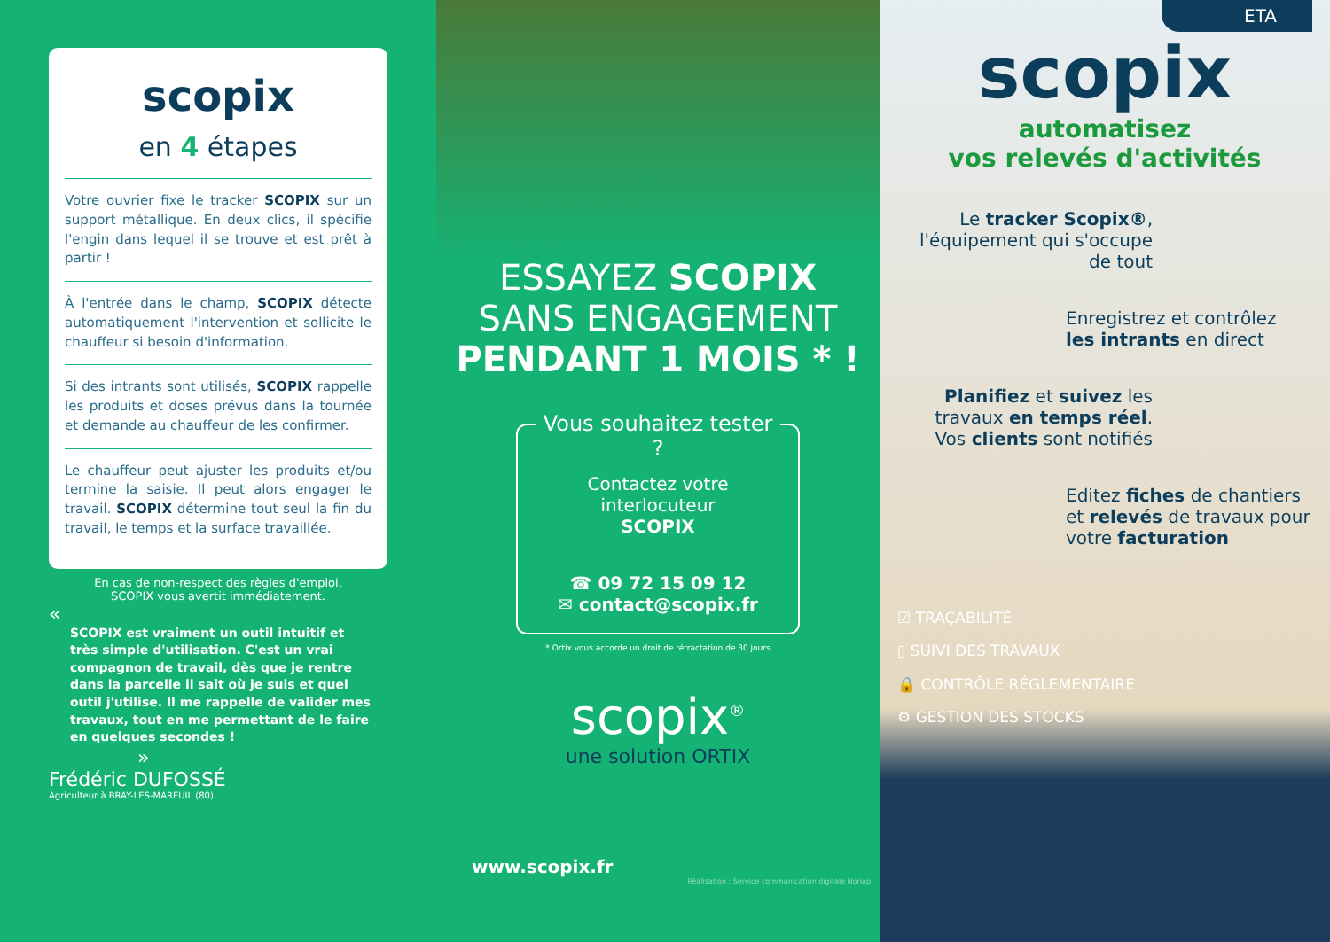scopix
en 4 étapes
Votre ouvrier fixe le tracker SCOPIX sur un support métallique. En deux clics, il spécifie l'engin dans lequel il se trouve et est prêt à partir !
À l'entrée dans le champ, SCOPIX détecte automatiquement l'intervention et sollicite le chauffeur si besoin d'information.
Si des intrants sont utilisés, SCOPIX rappelle les produits et doses prévus dans la tournée et demande au chauffeur de les confirmer.
Le chauffeur peut ajuster les produits et/ou termine la saisie. Il peut alors engager le travail. SCOPIX détermine tout seul la fin du travail, le temps et la surface travaillée.
En cas de non-respect des règles d'emploi,
SCOPIX vous avertit immédiatement.
«
SCOPIX est vraiment un outil intuitif et très simple d'utilisation. C'est un vrai compagnon de travail, dès que je rentre dans la parcelle il sait où je suis et quel outil j'utilise. Il me rappelle de valider mes travaux, tout en me permettant de le faire en quelques secondes !
»
Frédéric DUFOSSÉ
Agriculteur à BRAY-LES-MAREUIL (80)
ESSAYEZ SCOPIX
SANS ENGAGEMENT
PENDANT 1 MOIS * !
Vous souhaitez tester ?
Contactez votre interlocuteur
SCOPIX
☎ 09 72 15 09 12
✉ contact@scopix.fr
* Ortix vous accorde un droit de rétractation de 30 jours
scopix<sup>®</sup>
une solution ORTIX
www.scopix.fr
Réalisation : Service communication digitale Noriap
ETA
scopix
automatisez
vos relevés d'activités
Le tracker Scopix®,
l'équipement qui s'occupe
de tout
Enregistrez et contrôlez
les intrants en direct
Planifiez et suivez les travaux en temps réel.
Vos clients sont notifiés
Editez fiches de chantiers et relevés de travaux pour votre facturation
☑ TRAÇABILITÉ
▯ SUIVI DES TRAVAUX
🔒 CONTRÔLE RÉGLEMENTAIRE
⚙ GESTION DES STOCKS